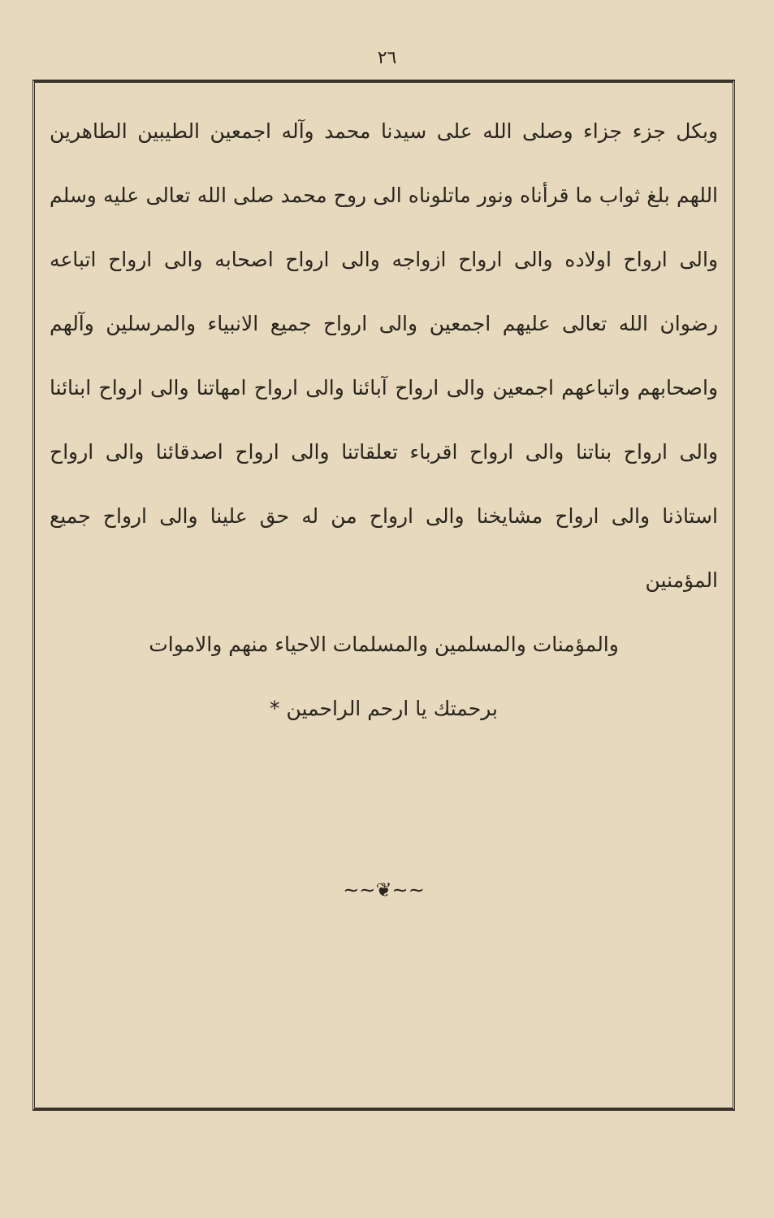٢٦
وبكل جزء جزاء وصلى الله على سيدنا محمد وآله اجمعين الطيبين الطاهرين اللهم بلغ ثواب ما قرأناه ونور ماتلوناه الى روح محمد صلى الله تعالى عليه وسلم والى ارواح اولاده والى ارواح ازواجه والى ارواح اصحابه والى ارواح اتباعه رضوان الله تعالى عليهم اجمعين والى ارواح جميع الانبياء والمرسلين وآلهم واصحابهم واتباعهم اجمعين والى ارواح آبائنا والى ارواح امهاتنا والى ارواح ابنائنا والى ارواح بناتنا والى ارواح اقرباء تعلقاتنا والى ارواح اصدقائنا والى ارواح استاذنا والى ارواح مشايخنا والى ارواح من له حق علينا والى ارواح جميع المؤمنين
والمؤمنات والمسلمين والمسلمات الاحياء منهم والاموات
برحمتك يا ارحم الراحمين *
~~❦~~